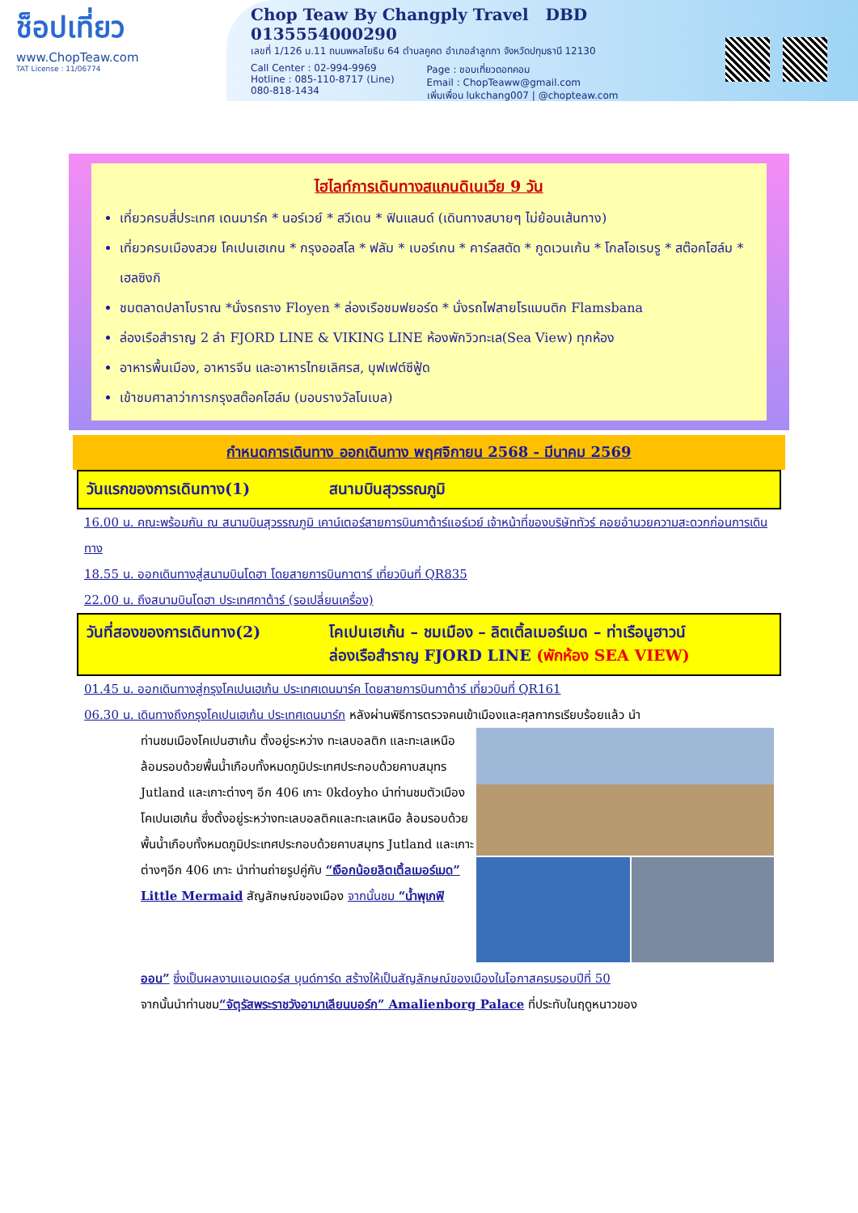ช็อปเที่ยว
www.ChopTeaw.com
TAT License : 11/06774
Chop Teaw By Changply Travel DBD 0135554000290
เลขที่ 1/126 ม.11 ถนนพหลโยธิน 64 ตำบลคูคต อำเภอลำลูกกา จังหวัดปทุมธานี 12130
Call Center : 02-994-9969
Hotline : 085-110-8717 (Line)
080-818-1434
Page : ชอบเที่ยวดอทคอม
Email : ChopTeaww@gmail.com
เพิ่มเพื่อน lukchang007 | @chopteaw.com
ไฮไลท์การเดินทางสแกนดิเนเวีย 9 วัน
เที่ยวครบสี่ประเทศ เดนมาร์ค * นอร์เวย์ * สวีเดน * ฟินแลนด์ (เดินทางสบายๆ ไม่ย้อนเส้นทาง)
เที่ยวครบเมืองสวย โคเปนเฮเกน * กรุงออสโล * ฟลัม * เบอร์เกน * คาร์ลสตัด * กูดเวนเก้น * โกลโอเรบรู * สต๊อคโฮล์ม * เฮลซิงกิ
ชมตลาดปลาโบราณ *นั่งรถราง Floyen * ล่องเรือชมฟยอร์ด * นั่งรถไฟสายโรแมนติก Flamsbana
ล่องเรือสำราญ 2 ลำ FJORD LINE & VIKING LINE ห้องพักวิวทะเล(Sea View) ทุกห้อง
อาหารพื้นเมือง, อาหารจีน และอาหารไทยเลิศรส, บุฟเฟต์ซีฟู้ด
เข้าชมศาลาว่าการกรุงสต๊อคโฮล์ม (มอบรางวัลโนเบล)
กำหนดการเดินทาง ออกเดินทาง พฤศจิกายน 2568 - มีนาคม 2569
วันแรกของการเดินทาง(1) สนามบินสุวรรณภูมิ
16.00 น. คณะพร้อมกัน ณ สนามบินสุวรรณภูมิ เคาน์เตอร์สายการบินกาต้าร์แอร์เวย์ เจ้าหน้าที่ของบริษัททัวร์ คอยอำนวยความสะดวกก่อนการเดินทาง
18.55 น. ออกเดินทางสู่สนามบินโดฮา โดยสายการบินกาตาร์ เที่ยวบินที่ QR835
22.00 น. ถึงสนามบินโดฮา ประเทศกาต้าร์ (รอเปลี่ยนเครื่อง)
วันที่สองของการเดินทาง(2) โคเปนเฮเก้น – ชมเมือง – ลิตเติ้ลเมอร์เมด – ท่าเรือนูฮาวน์
ล่องเรือสำราญ FJORD LINE (พักห้อง SEA VIEW)
01.45 น. ออกเดินทางสู่กรุงโคเปนเฮเก้น ประเทศเดนมาร์ค โดยสายการบินกาต้าร์ เที่ยวบินที่ QR161
06.30 น. เดินทางถึงกรุงโคเปนเฮเก้น ประเทศเดนมาร์ก หลังผ่านพิธีการตรวจคนเข้าเมืองและศุลกากรเรียบร้อยแล้ว นำ
ท่านชมเมืองโคเปนฮาเก้น ตั้งอยู่ระหว่าง ทะเลบอลติก และทะเลเหนือ ล้อมรอบด้วยพื้นน้ำเกือบทั้งหมดภูมิประเทศประกอบด้วยคาบสมุทร Jutland และเกาะต่างๆ อีก 406 เกาะ 0kdoyho นำท่านชมตัวเมืองโคเปนเฮเก้น ซึ่งตั้งอยู่ระหว่างทะเลบอลติคและทะเลเหนือ ล้อมรอบด้วยพื้นน้ำเกือบทั้งหมดภูมิประเทศประกอบด้วยคาบสมุทร Jutland และเกาะต่างๆอีก 406 เกาะ นำท่านถ่ายรูปคู่กับ “เงือกน้อยลิตเติ้ลเมอร์เมด” Little Mermaid สัญลักษณ์ของเมือง จากนั้นชม “น้ำพุเกฟิ
ออน” ซึ่งเป็นผลงานแอนเดอร์ส บุนด์การ์ด สร้างให้เป็นสัญลักษณ์ของเมืองในโอกาสครบรอบปีที่ 50
จากนั้นนำท่านชม“จัตุรัสพระราชวังอามาเลียนบอร์ก” Amalienborg Palace ที่ประทับในฤดูหนาวของ